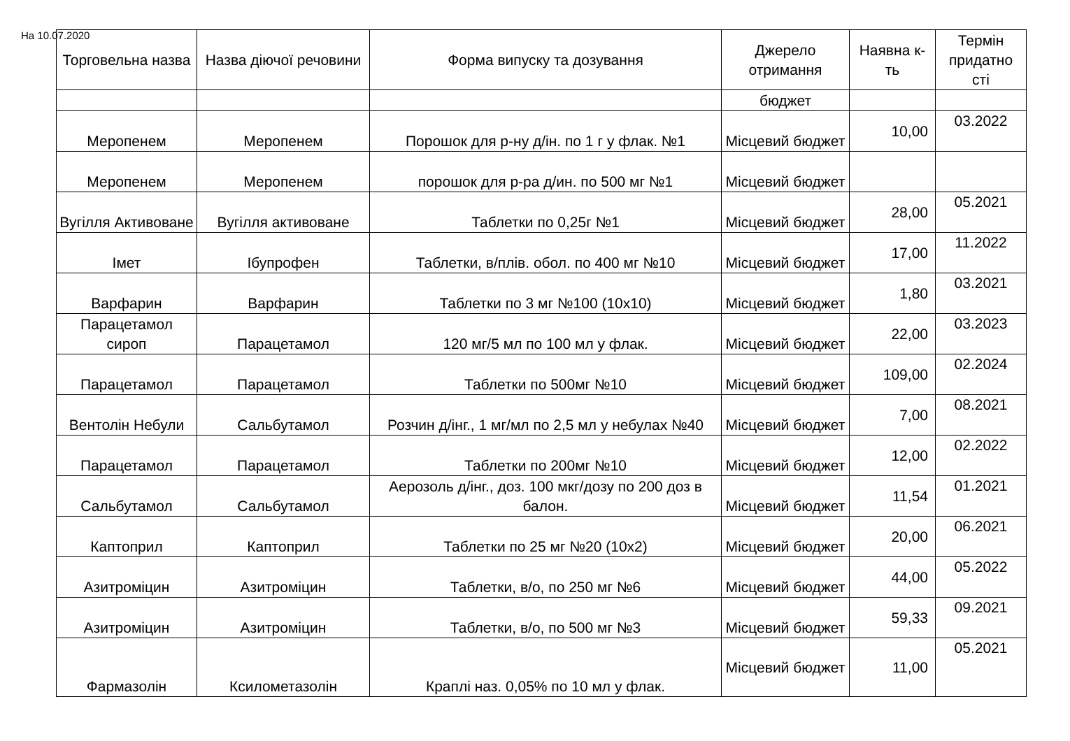На 10.07.2020
| Торговельна назва | Назва діючої речовини | Форма випуску та дозування | Джерело отримання | Наявна к-ть | Термін придатно сті |
| --- | --- | --- | --- | --- | --- |
| | | | бюджет | | |
| Меропенем | Меропенем | Порошок для р-ну д/ін. по 1 г у флак. №1 | Місцевий бюджет | 10,00 | 03.2022 |
| Меропенем | Меропенем | порошок для р-ра д/ин. по 500 мг №1 | Місцевий бюджет | | |
| Вугілля Активоване | Вугілля активоване | Таблетки по 0,25г №1 | Місцевий бюджет | 28,00 | 05.2021 |
| Імет | Ібупрофен | Таблетки, в/плів. обол. по 400 мг №10 | Місцевий бюджет | 17,00 | 11.2022 |
| Варфарин | Варфарин | Таблетки по 3 мг №100 (10х10) | Місцевий бюджет | 1,80 | 03.2021 |
| Парацетамол сироп | Парацетамол | 120 мг/5 мл по 100 мл у флак. | Місцевий бюджет | 22,00 | 03.2023 |
| Парацетамол | Парацетамол | Таблетки по 500мг №10 | Місцевий бюджет | 109,00 | 02.2024 |
| Вентолін Небули | Сальбутамол | Розчин д/інг., 1 мг/мл по 2,5 мл у небулах №40 | Місцевий бюджет | 7,00 | 08.2021 |
| Парацетамол | Парацетамол | Таблетки по 200мг №10 | Місцевий бюджет | 12,00 | 02.2022 |
| Сальбутамол | Сальбутамол | Аерозоль д/інг., доз. 100 мкг/дозу по 200 доз в балон. | Місцевий бюджет | 11,54 | 01.2021 |
| Каптоприл | Каптоприл | Таблетки по 25 мг №20 (10х2) | Місцевий бюджет | 20,00 | 06.2021 |
| Азитроміцин | Азитроміцин | Таблетки, в/о, по 250 мг №6 | Місцевий бюджет | 44,00 | 05.2022 |
| Азитроміцин | Азитроміцин | Таблетки, в/о, по 500 мг №3 | Місцевий бюджет | 59,33 | 09.2021 |
| Фармазолін | Ксилометазолін | Краплі наз. 0,05% по 10 мл у флак. | Місцевий бюджет | 11,00 | 05.2021 |